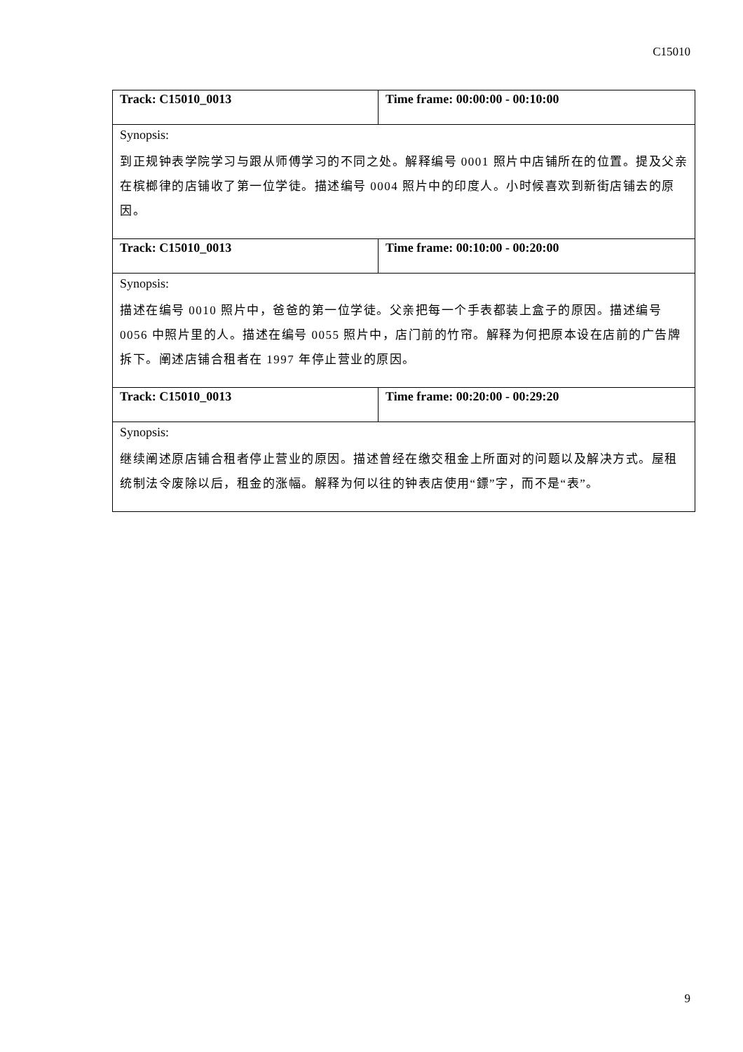C15010
| Track: C15010_0013 | Time frame: 00:00:00 - 00:10:00 |
| Synopsis: 到正规钟表学院学习与跟从师傅学习的不同之处。解释编号 0001 照片中店铺所在的位置。提及父亲在槟榔律的店铺收了第一位学徒。描述编号 0004 照片中的印度人。小时候喜欢到新街店铺去的原因。 | |
| Track: C15010_0013 | Time frame: 00:10:00 - 00:20:00 |
| Synopsis: 描述在编号 0010 照片中，爸爸的第一位学徒。父亲把每一个手表都装上盒子的原因。描述编号 0056 中照片里的人。描述在编号 0055 照片中，店门前的竹帘。解释为何把原本设在店前的广告牌拆下。阐述店铺合租者在 1997 年停止营业的原因。 | |
| Track: C15010_0013 | Time frame: 00:20:00 - 00:29:20 |
| Synopsis: 继续阐述原店铺合租者停止营业的原因。描述曾经在缴交租金上所面对的问题以及解决方式。屋租统制法令废除以后，租金的涨幅。解释为何以往的钟表店使用“鏢”字，而不是“表”。 | |
9